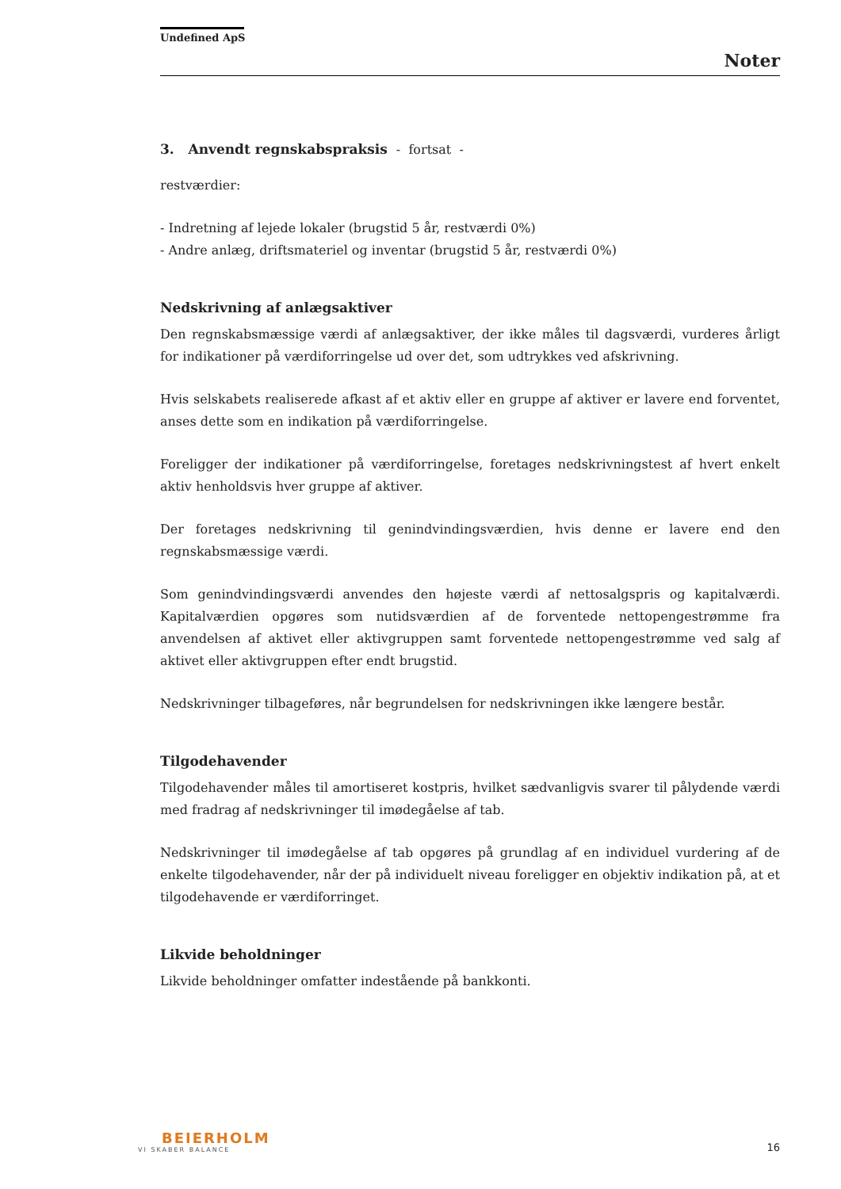Undefined ApS
Noter
3. Anvendt regnskabspraksis - fortsat -
restværdier:
- Indretning af lejede lokaler (brugstid 5 år, restværdi 0%)
- Andre anlæg, driftsmateriel og inventar (brugstid 5 år, restværdi 0%)
Nedskrivning af anlægsaktiver
Den regnskabsmæssige værdi af anlægsaktiver, der ikke måles til dagsværdi, vurderes årligt for indikationer på værdiforringelse ud over det, som udtrykkes ved afskrivning.
Hvis selskabets realiserede afkast af et aktiv eller en gruppe af aktiver er lavere end forventet, anses dette som en indikation på værdiforringelse.
Foreligger der indikationer på værdiforringelse, foretages nedskrivningstest af hvert enkelt aktiv henholdsvis hver gruppe af aktiver.
Der foretages nedskrivning til genindvindingsværdien, hvis denne er lavere end den regnskabsmæssige værdi.
Som genindvindingsværdi anvendes den højeste værdi af nettosalgspris og kapitalværdi. Kapitalværdien opgøres som nutidsværdien af de forventede nettopengestrømme fra anvendelsen af aktivet eller aktivgruppen samt forventede nettopengestrømme ved salg af aktivet eller aktivgruppen efter endt brugstid.
Nedskrivninger tilbageføres, når begrundelsen for nedskrivningen ikke længere består.
Tilgodehavender
Tilgodehavender måles til amortiseret kostpris, hvilket sædvanligvis svarer til pålydende værdi med fradrag af nedskrivninger til imødegåelse af tab.
Nedskrivninger til imødegåelse af tab opgøres på grundlag af en individuel vurdering af de enkelte tilgodehavender, når der på individuelt niveau foreligger en objektiv indikation på, at et tilgodehavende er værdiforringet.
Likvide beholdninger
Likvide beholdninger omfatter indestående på bankkonti.
BEIERHOLM
VI SKABER BALANCE
16